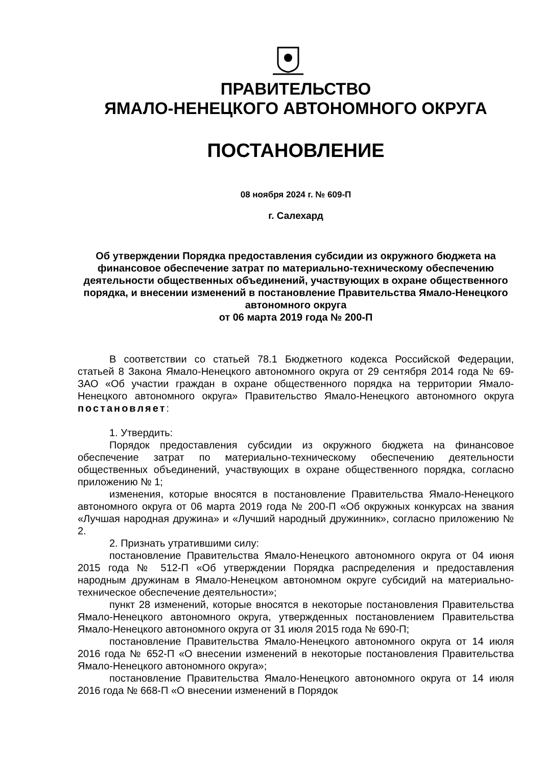ПРАВИТЕЛЬСТВО
ЯМАЛО-НЕНЕЦКОГО АВТОНОМНОГО ОКРУГА
ПОСТАНОВЛЕНИЕ
08 ноября 2024 г. № 609-П
г. Салехард
Об утверждении Порядка предоставления субсидии из окружного бюджета на финансовое обеспечение затрат по материально-техническому обеспечению деятельности общественных объединений, участвующих в охране общественного порядка, и внесении изменений в постановление Правительства Ямало-Ненецкого автономного округа
от 06 марта 2019 года № 200-П
В соответствии со статьей 78.1 Бюджетного кодекса Российской Федерации, статьей 8 Закона Ямало-Ненецкого автономного округа от 29 сентября 2014 года № 69-ЗАО «Об участии граждан в охране общественного порядка на территории Ямало-Ненецкого автономного округа» Правительство Ямало-Ненецкого автономного округа постановляет:
1. Утвердить:
Порядок предоставления субсидии из окружного бюджета на финансовое обеспечение затрат по материально-техническому обеспечению деятельности общественных объединений, участвующих в охране общественного порядка, согласно приложению № 1;
изменения, которые вносятся в постановление Правительства Ямало-Ненецкого автономного округа от 06 марта 2019 года № 200-П «Об окружных конкурсах на звания «Лучшая народная дружина» и «Лучший народный дружинник», согласно приложению № 2.
2. Признать утратившими силу:
постановление Правительства Ямало-Ненецкого автономного округа от 04 июня 2015 года № 512-П «Об утверждении Порядка распределения и предоставления народным дружинам в Ямало-Ненецком автономном округе субсидий на материально-техническое обеспечение деятельности»;
пункт 28 изменений, которые вносятся в некоторые постановления Правительства Ямало-Ненецкого автономного округа, утвержденных постановлением Правительства Ямало-Ненецкого автономного округа от 31 июля 2015 года № 690-П;
постановление Правительства Ямало-Ненецкого автономного округа от 14 июля 2016 года № 652-П «О внесении изменений в некоторые постановления Правительства Ямало-Ненецкого автономного округа»;
постановление Правительства Ямало-Ненецкого автономного округа от 14 июля 2016 года № 668-П «О внесении изменений в Порядок